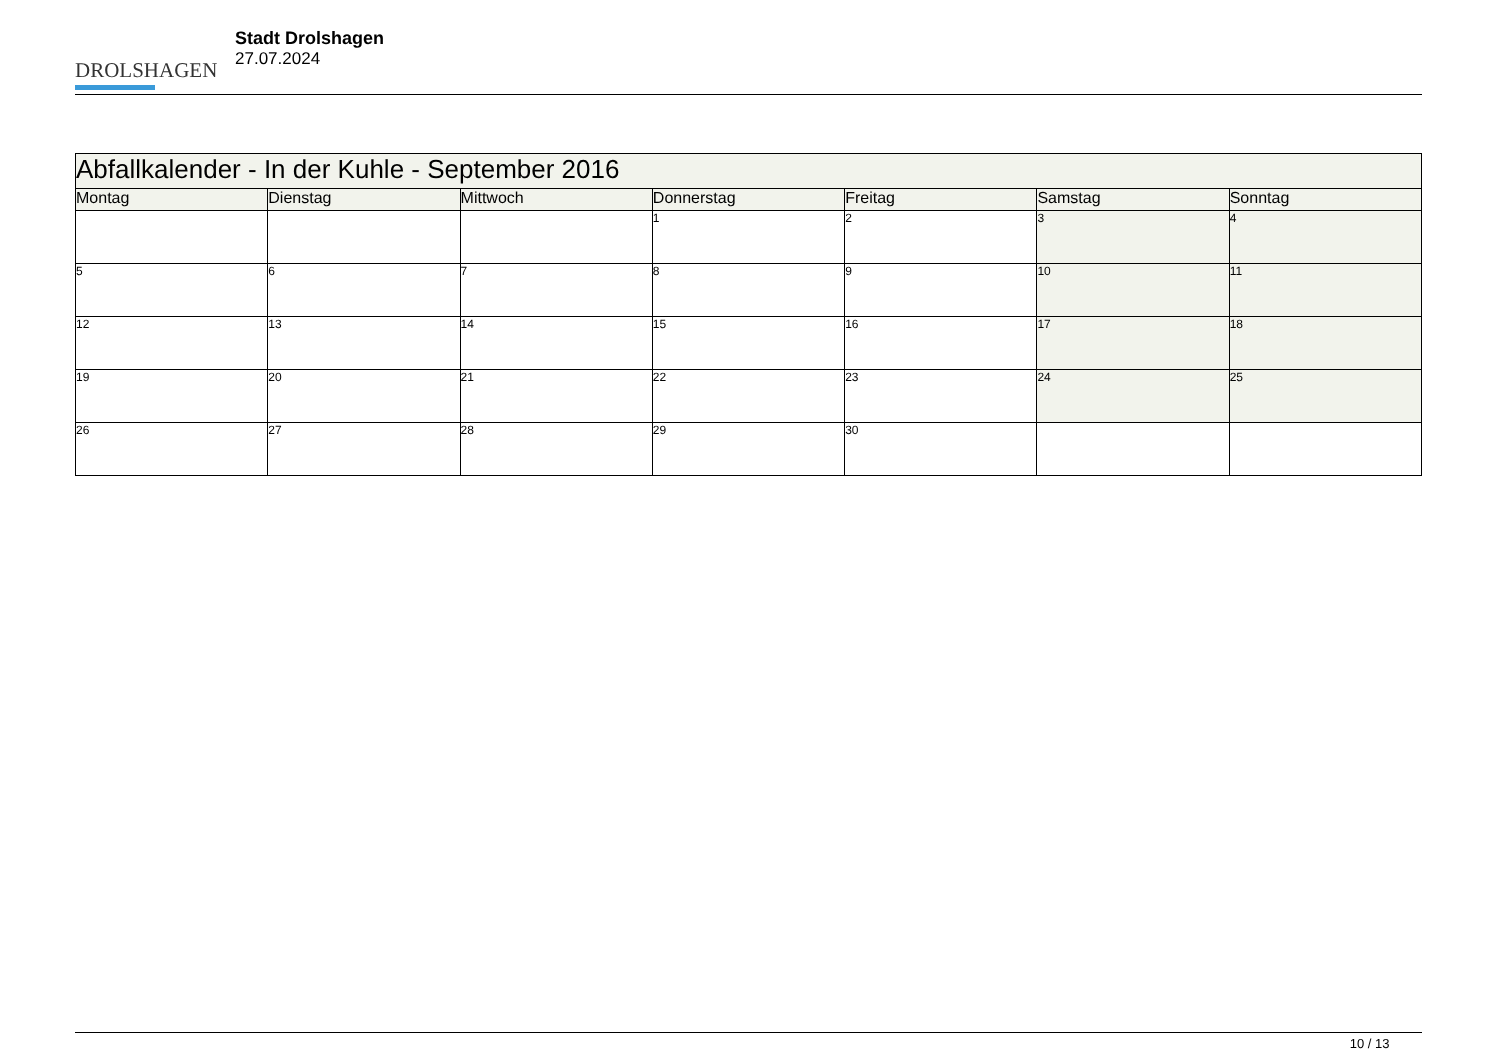DROLSHAGEN
Stadt Drolshagen
27.07.2024
| Abfallkalender - In der Kuhle - September 2016 | | | | | | |
| Montag | Dienstag | Mittwoch | Donnerstag | Freitag | Samstag | Sonntag |
| | | | 1 | 2 | 3 | 4 |
| 5 | 6 | 7 | 8 | 9 | 10 | 11 |
| 12 | 13 | 14 | 15 | 16 | 17 | 18 |
| 19 | 20 | 21 | 22 | 23 | 24 | 25 |
| 26 | 27 | 28 | 29 | 30 | | |
10 / 13